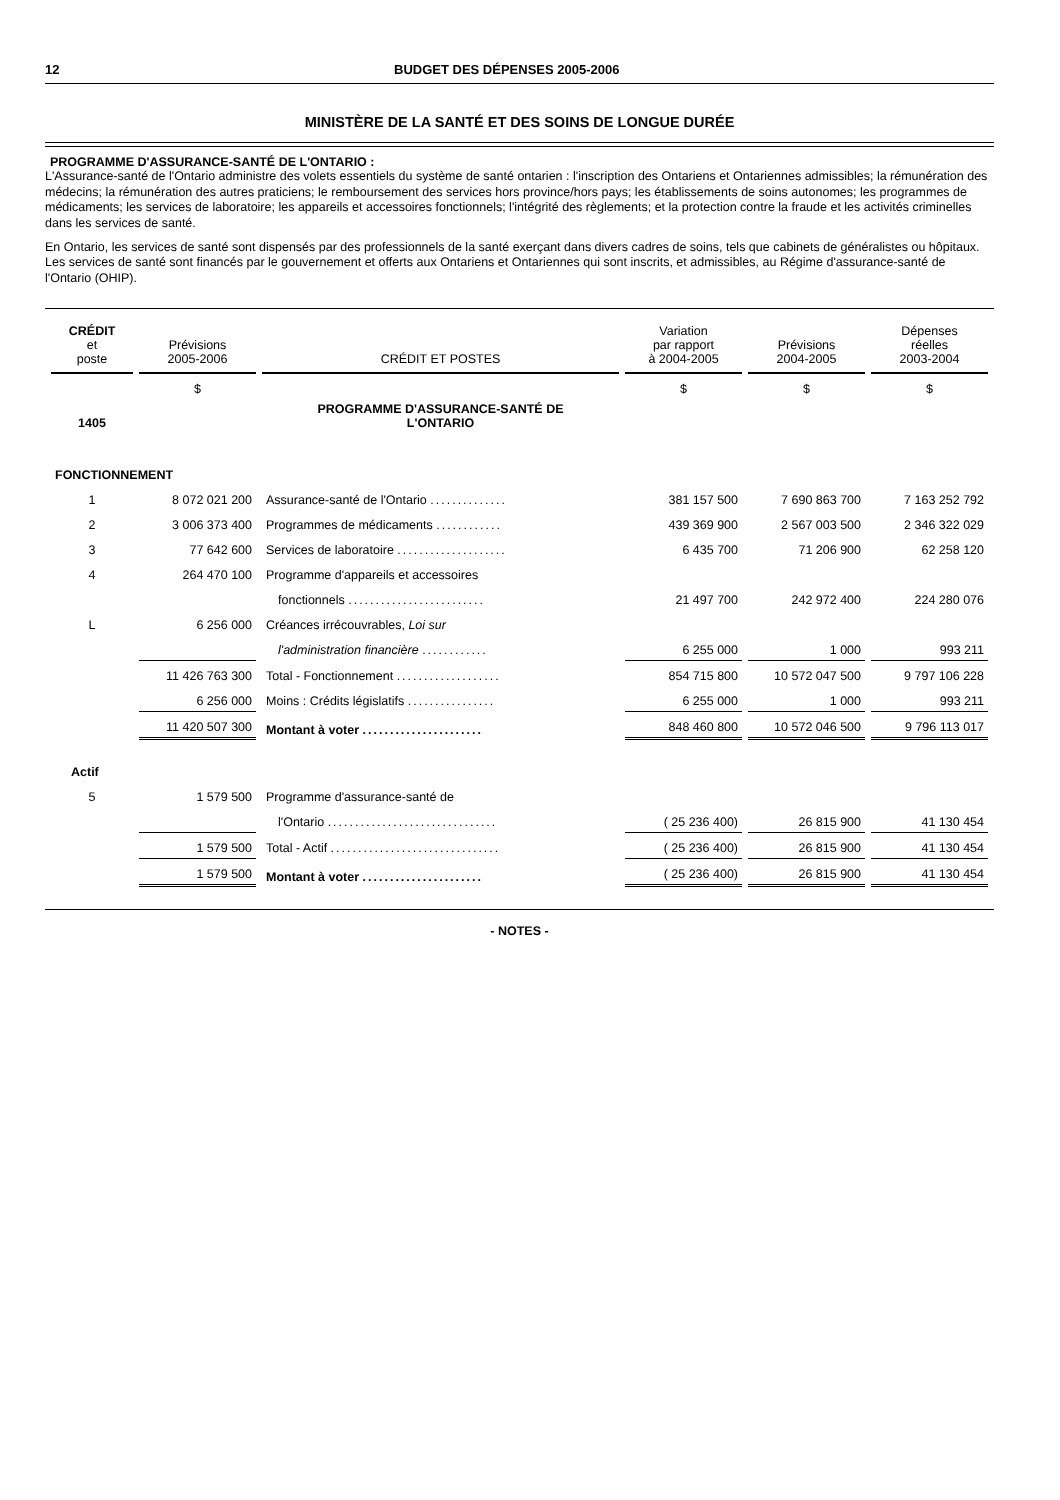12 BUDGET DES DÉPENSES 2005-2006
MINISTÈRE DE LA SANTÉ ET DES SOINS DE LONGUE DURÉE
PROGRAMME D'ASSURANCE-SANTÉ DE L'ONTARIO :
L'Assurance-santé de l'Ontario administre des volets essentiels du système de santé ontarien : l'inscription des Ontariens et Ontariennes admissibles; la rémunération des médecins; la rémunération des autres praticiens; le remboursement des services hors province/hors pays; les établissements de soins autonomes; les programmes de médicaments; les services de laboratoire; les appareils et accessoires fonctionnels; l'intégrité des règlements; et la protection contre la fraude et les activités criminelles dans les services de santé.
En Ontario, les services de santé sont dispensés par des professionnels de la santé exerçant dans divers cadres de soins, tels que cabinets de généralistes ou hôpitaux. Les services de santé sont financés par le gouvernement et offerts aux Ontariens et Ontariennes qui sont inscrits, et admissibles, au Régime d'assurance-santé de l'Ontario (OHIP).
| CRÉDIT et poste | Prévisions 2005-2006 | CRÉDIT ET POSTES | Variation par rapport à 2004-2005 | Prévisions 2004-2005 | Dépenses réelles 2003-2004 |
| --- | --- | --- | --- | --- | --- |
| | $ | | $ | $ | $ |
| 1405 | | PROGRAMME D'ASSURANCE-SANTÉ DE L'ONTARIO | | | |
| FONCTIONNEMENT | | | | | |
| 1 | 8 072 021 200 | Assurance-santé de l'Ontario .............. | 381 157 500 | 7 690 863 700 | 7 163 252 792 |
| 2 | 3 006 373 400 | Programmes de médicaments ............ | 439 369 900 | 2 567 003 500 | 2 346 322 029 |
| 3 | 77 642 600 | Services de laboratoire .................... | 6 435 700 | 71 206 900 | 62 258 120 |
| 4 | 264 470 100 | Programme d'appareils et accessoires | | | |
| | | fonctionnels ......................... | 21 497 700 | 242 972 400 | 224 280 076 |
| L | 6 256 000 | Créances irrécouvrables, Loi sur | | | |
| | | l'administration financière ............ | 6 255 000 | 1 000 | 993 211 |
| | 11 426 763 300 | Total - Fonctionnement ................... | 854 715 800 | 10 572 047 500 | 9 797 106 228 |
| | 6 256 000 | Moins : Crédits législatifs ................ | 6 255 000 | 1 000 | 993 211 |
| | 11 420 507 300 | Montant à voter ...................... | 848 460 800 | 10 572 046 500 | 9 796 113 017 |
| Actif | | | | | |
| 5 | 1 579 500 | Programme d'assurance-santé de | | | |
| | | l'Ontario ............................... | ( 25 236 400) | 26 815 900 | 41 130 454 |
| | 1 579 500 | Total - Actif ............................... | ( 25 236 400) | 26 815 900 | 41 130 454 |
| | 1 579 500 | Montant à voter ...................... | ( 25 236 400) | 26 815 900 | 41 130 454 |
- NOTES -